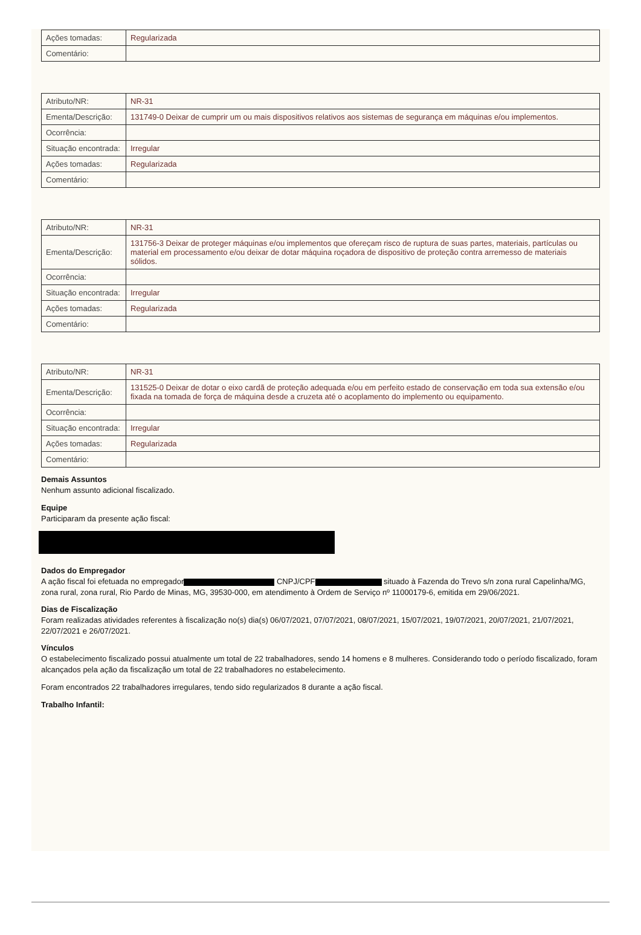| Ações tomadas: | Regularizada |
| Comentário: | |
| Atributo/NR: | NR-31 |
| Ementa/Descrição: | 131749-0 Deixar de cumprir um ou mais dispositivos relativos aos sistemas de segurança em máquinas e/ou implementos. |
| Ocorrência: | |
| Situação encontrada: | Irregular |
| Ações tomadas: | Regularizada |
| Comentário: | |
| Atributo/NR: | NR-31 |
| Ementa/Descrição: | 131756-3 Deixar de proteger máquinas e/ou implementos que ofereçam risco de ruptura de suas partes, materiais, partículas ou material em processamento e/ou deixar de dotar máquina roçadora de dispositivo de proteção contra arremesso de materiais sólidos. |
| Ocorrência: | |
| Situação encontrada: | Irregular |
| Ações tomadas: | Regularizada |
| Comentário: | |
| Atributo/NR: | NR-31 |
| Ementa/Descrição: | 131525-0 Deixar de dotar o eixo cardã de proteção adequada e/ou em perfeito estado de conservação em toda sua extensão e/ou fixada na tomada de força de máquina desde a cruzeta até o acoplamento do implemento ou equipamento. |
| Ocorrência: | |
| Situação encontrada: | Irregular |
| Ações tomadas: | Regularizada |
| Comentário: | |
Demais Assuntos
Nenhum assunto adicional fiscalizado.
Equipe
Participaram da presente ação fiscal:
Dados do Empregador
A ação fiscal foi efetuada no empregador CNPJ/CPF situado à Fazenda do Trevo s/n zona rural Capelinha/MG, zona rural, zona rural, Rio Pardo de Minas, MG, 39530-000, em atendimento à Ordem de Serviço nº 11000179-6, emitida em 29/06/2021.
Dias de Fiscalização
Foram realizadas atividades referentes à fiscalização no(s) dia(s) 06/07/2021, 07/07/2021, 08/07/2021, 15/07/2021, 19/07/2021, 20/07/2021, 21/07/2021, 22/07/2021 e 26/07/2021.
Vínculos
O estabelecimento fiscalizado possui atualmente um total de 22 trabalhadores, sendo 14 homens e 8 mulheres. Considerando todo o período fiscalizado, foram alcançados pela ação da fiscalização um total de 22 trabalhadores no estabelecimento.
Foram encontrados 22 trabalhadores irregulares, tendo sido regularizados 8 durante a ação fiscal.
Trabalho Infantil: